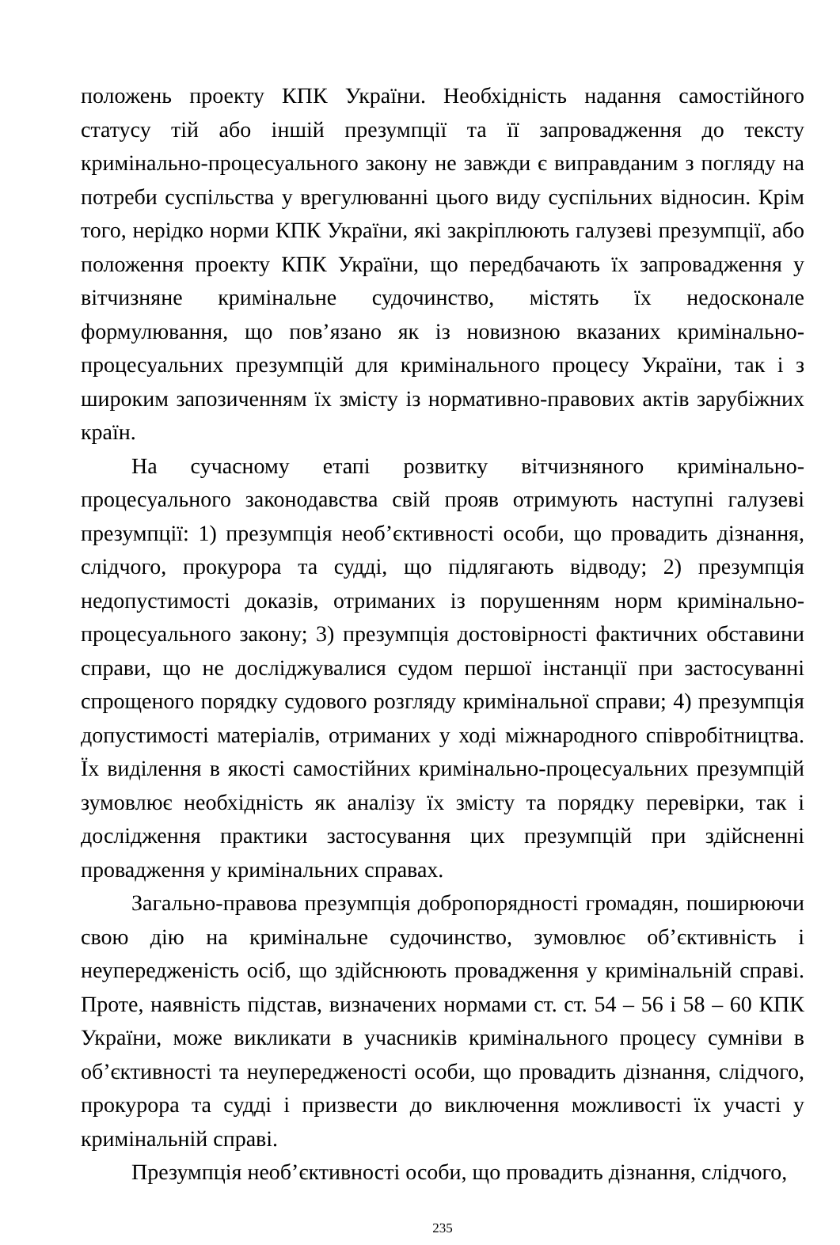положень проекту КПК України. Необхідність надання самостійного статусу тій або іншій презумпції та її запровадження до тексту кримінально-процесуального закону не завжди є виправданим з погляду на потреби суспільства у врегулюванні цього виду суспільних відносин. Крім того, нерідко норми КПК України, які закріплюють галузеві презумпції, або положення проекту КПК України, що передбачають їх запровадження у вітчизняне кримінальне судочинство, містять їх недосконале формулювання, що пов’язано як із новизною вказаних кримінально-процесуальних презумпцій для кримінального процесу України, так і з широким запозиченням їх змісту із нормативно-правових актів зарубіжних країн.
На сучасному етапі розвитку вітчизняного кримінально-процесуального законодавства свій прояв отримують наступні галузеві презумпції: 1) презумпція необ’єктивності особи, що провадить дізнання, слідчого, прокурора та судді, що підлягають відводу; 2) презумпція недопустимості доказів, отриманих із порушенням норм кримінально-процесуального закону; 3) презумпція достовірності фактичних обставини справи, що не досліджувалися судом першої інстанції при застосуванні спрощеного порядку судового розгляду кримінальної справи; 4) презумпція допустимості матеріалів, отриманих у ході міжнародного співробітництва. Їх виділення в якості самостійних кримінально-процесуальних презумпцій зумовлює необхідність як аналізу їх змісту та порядку перевірки, так і дослідження практики застосування цих презумпцій при здійсненні провадження у кримінальних справах.
Загально-правова презумпція добропорядності громадян, поширюючи свою дію на кримінальне судочинство, зумовлює об’єктивність і неупередженість осіб, що здійснюють провадження у кримінальній справі. Проте, наявність підстав, визначених нормами ст. ст. 54 – 56 і 58 – 60 КПК України, може викликати в учасників кримінального процесу сумніви в об’єктивності та неупередженості особи, що провадить дізнання, слідчого, прокурора та судді і призвести до виключення можливості їх участі у кримінальній справі.
Презумпція необ’єктивності особи, що провадить дізнання, слідчого,
235